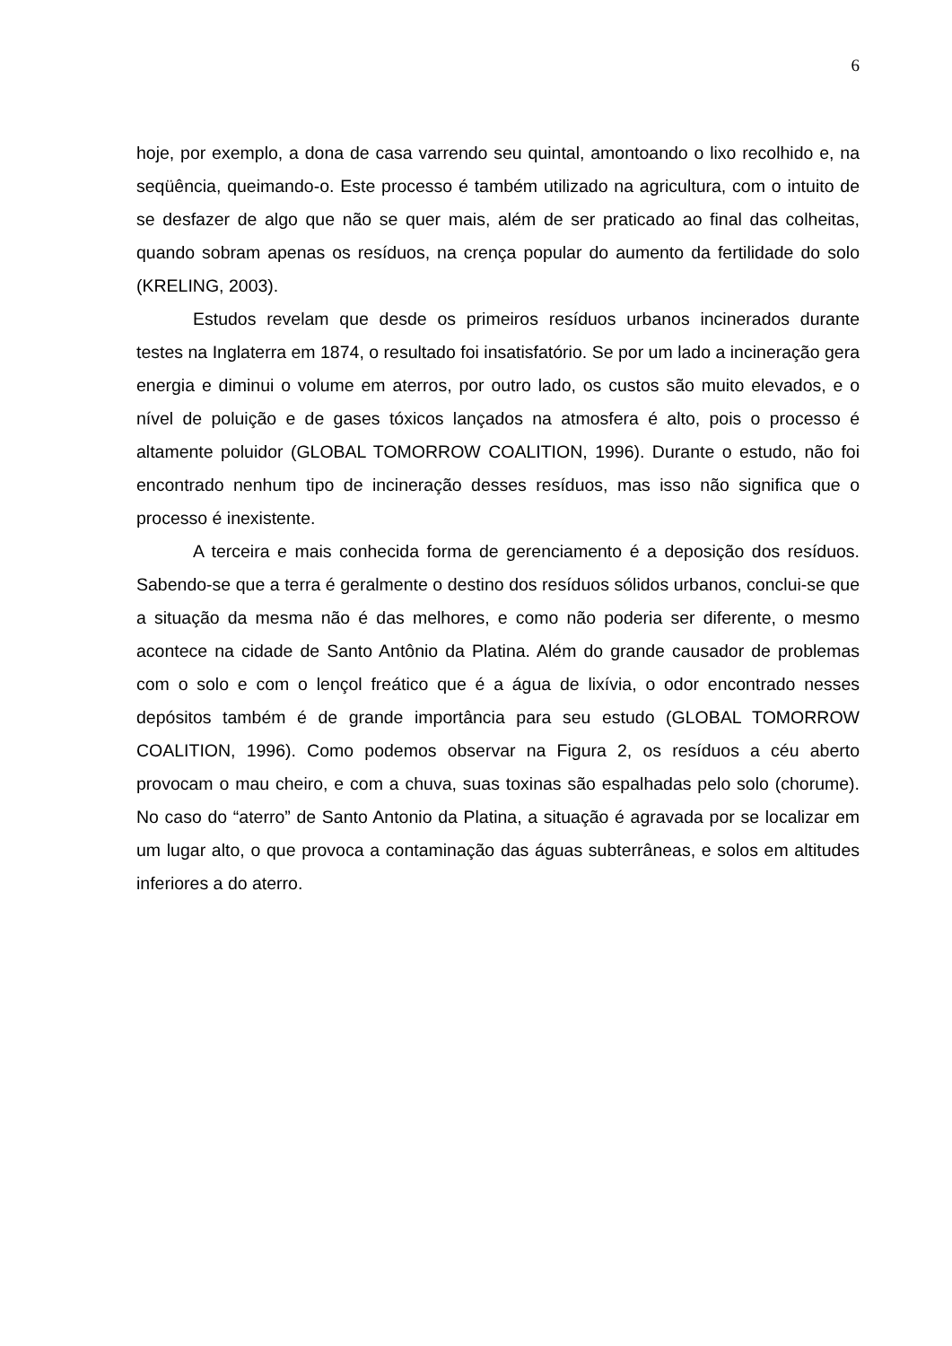6
hoje, por exemplo, a dona de casa varrendo seu quintal, amontoando o lixo recolhido e, na seqüência, queimando-o. Este processo é também utilizado na agricultura, com o intuito de se desfazer de algo que não se quer mais, além de ser praticado ao final das colheitas, quando sobram apenas os resíduos, na crença popular do aumento da fertilidade do solo (KRELING, 2003).
Estudos revelam que desde os primeiros resíduos urbanos incinerados durante testes na Inglaterra em 1874, o resultado foi insatisfatório. Se por um lado a incineração gera energia e diminui o volume em aterros, por outro lado, os custos são muito elevados, e o nível de poluição e de gases tóxicos lançados na atmosfera é alto, pois o processo é altamente poluidor (GLOBAL TOMORROW COALITION, 1996). Durante o estudo, não foi encontrado nenhum tipo de incineração desses resíduos, mas isso não significa que o processo é inexistente.
A terceira e mais conhecida forma de gerenciamento é a deposição dos resíduos. Sabendo-se que a terra é geralmente o destino dos resíduos sólidos urbanos, conclui-se que a situação da mesma não é das melhores, e como não poderia ser diferente, o mesmo acontece na cidade de Santo Antônio da Platina. Além do grande causador de problemas com o solo e com o lençol freático que é a água de lixívia, o odor encontrado nesses depósitos também é de grande importância para seu estudo (GLOBAL TOMORROW COALITION, 1996). Como podemos observar na Figura 2, os resíduos a céu aberto provocam o mau cheiro, e com a chuva, suas toxinas são espalhadas pelo solo (chorume). No caso do “aterro” de Santo Antonio da Platina, a situação é agravada por se localizar em um lugar alto, o que provoca a contaminação das águas subterrâneas, e solos em altitudes inferiores a do aterro.